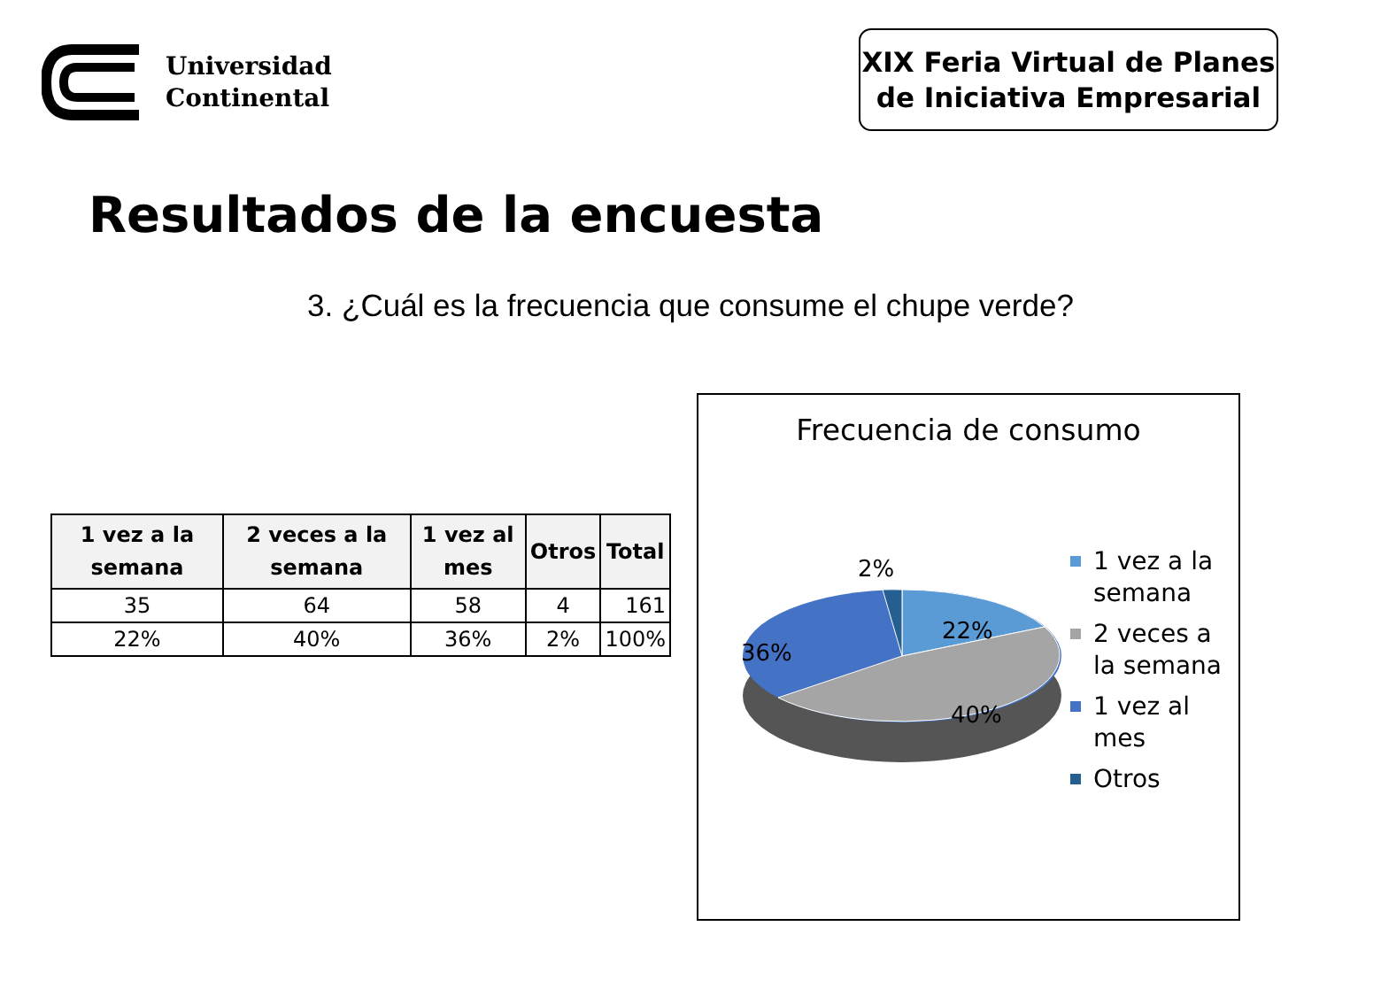Universidad
Continental
XIX Feria Virtual de Planes
de Iniciativa Empresarial
Resultados de la encuesta
3. ¿Cuál es la frecuencia que consume el chupe verde?
| 1 vez a la semana | 2 veces a la semana | 1 vez al mes | Otros | Total |
| --- | --- | --- | --- | --- |
| 35 | 64 | 58 | 4 | 161 |
| 22% | 40% | 36% | 2% | 100% |
Frecuencia de consumo
2%
22%
36%
40%
1 vez a la
semana
2 veces a
la semana
1 vez al
mes
Otros